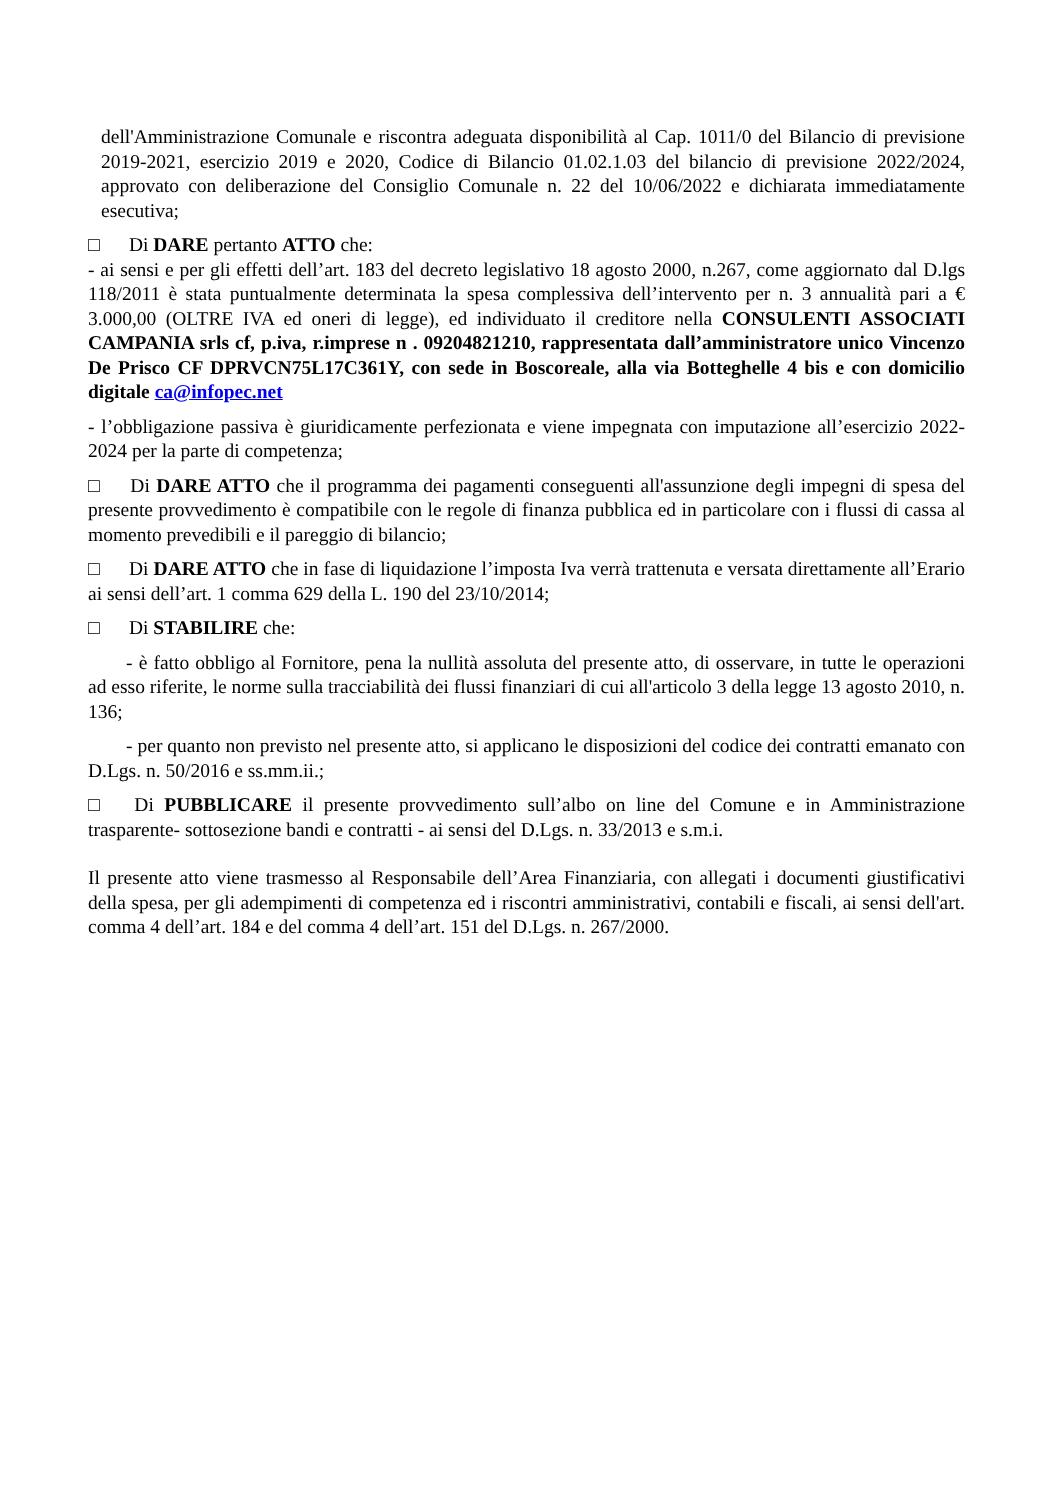dell'Amministrazione Comunale e riscontra adeguata disponibilità al Cap. 1011/0 del Bilancio di previsione 2019-2021, esercizio 2019 e 2020, Codice di Bilancio 01.02.1.03 del bilancio di previsione 2022/2024, approvato con deliberazione del Consiglio Comunale n. 22 del 10/06/2022 e dichiarata immediatamente esecutiva;
□ Di DARE pertanto ATTO che:
- ai sensi e per gli effetti dell’art. 183 del decreto legislativo 18 agosto 2000, n.267, come aggiornato dal D.lgs 118/2011 è stata puntualmente determinata la spesa complessiva dell’intervento per n. 3 annualità pari a € 3.000,00 (OLTRE IVA ed oneri di legge), ed individuato il creditore nella CONSULENTI ASSOCIATI CAMPANIA srls cf, p.iva, r.imprese n . 09204821210, rappresentata dall’amministratore unico Vincenzo De Prisco CF DPRVCN75L17C361Y, con sede in Boscoreale, alla via Botteghelle 4 bis e con domicilio digitale ca@infopec.net
- l’obbligazione passiva è giuridicamente perfezionata e viene impegnata con imputazione all’esercizio 2022-2024 per la parte di competenza;
□ Di DARE ATTO che il programma dei pagamenti conseguenti all'assunzione degli impegni di spesa del presente provvedimento è compatibile con le regole di finanza pubblica ed in particolare con i flussi di cassa al momento prevedibili e il pareggio di bilancio;
□ Di DARE ATTO che in fase di liquidazione l’imposta Iva verrà trattenuta e versata direttamente all’Erario ai sensi dell’art. 1 comma 629 della L. 190 del 23/10/2014;
□ Di STABILIRE che:
- è fatto obbligo al Fornitore, pena la nullità assoluta del presente atto, di osservare, in tutte le operazioni ad esso riferite, le norme sulla tracciabilità dei flussi finanziari di cui all'articolo 3 della legge 13 agosto 2010, n. 136;
- per quanto non previsto nel presente atto, si applicano le disposizioni del codice dei contratti emanato con D.Lgs. n. 50/2016 e ss.mm.ii.;
□ Di PUBBLICARE il presente provvedimento sull’albo on line del Comune e in Amministrazione trasparente- sottosezione bandi e contratti - ai sensi del D.Lgs. n. 33/2013 e s.m.i.
Il presente atto viene trasmesso al Responsabile dell’Area Finanziaria, con allegati i documenti giustificativi della spesa, per gli adempimenti di competenza ed i riscontri amministrativi, contabili e fiscali, ai sensi dell'art. comma 4 dell’art. 184 e del comma 4 dell’art. 151 del D.Lgs. n. 267/2000.